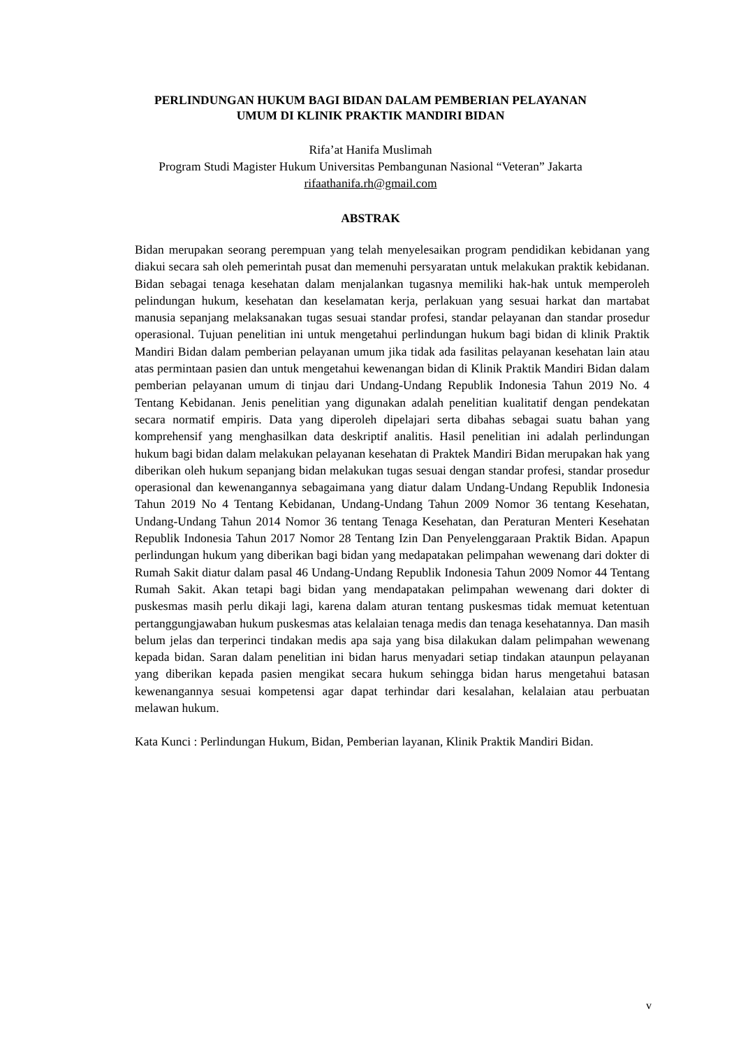PERLINDUNGAN HUKUM BAGI BIDAN DALAM PEMBERIAN PELAYANAN
UMUM DI KLINIK PRAKTIK MANDIRI BIDAN
Rifa’at Hanifa Muslimah
Program Studi Magister Hukum Universitas Pembangunan Nasional “Veteran” Jakarta
rifaathanifa.rh@gmail.com
ABSTRAK
Bidan merupakan seorang perempuan yang telah menyelesaikan program pendidikan kebidanan yang diakui secara sah oleh pemerintah pusat dan memenuhi persyaratan untuk melakukan praktik kebidanan. Bidan sebagai tenaga kesehatan dalam menjalankan tugasnya memiliki hak-hak untuk memperoleh pelindungan hukum, kesehatan dan keselamatan kerja, perlakuan yang sesuai harkat dan martabat manusia sepanjang melaksanakan tugas sesuai standar profesi, standar pelayanan dan standar prosedur operasional. Tujuan penelitian ini untuk mengetahui perlindungan hukum bagi bidan di klinik Praktik Mandiri Bidan dalam pemberian pelayanan umum jika tidak ada fasilitas pelayanan kesehatan lain atau atas permintaan pasien dan untuk mengetahui kewenangan bidan di Klinik Praktik Mandiri Bidan dalam pemberian pelayanan umum di tinjau dari Undang-Undang Republik Indonesia Tahun 2019 No. 4 Tentang Kebidanan. Jenis penelitian yang digunakan adalah penelitian kualitatif dengan pendekatan secara normatif empiris. Data yang diperoleh dipelajari serta dibahas sebagai suatu bahan yang komprehensif yang menghasilkan data deskriptif analitis. Hasil penelitian ini adalah perlindungan hukum bagi bidan dalam melakukan pelayanan kesehatan di Praktek Mandiri Bidan merupakan hak yang diberikan oleh hukum sepanjang bidan melakukan tugas sesuai dengan standar profesi, standar prosedur operasional dan kewenangannya sebagaimana yang diatur dalam Undang-Undang Republik Indonesia Tahun 2019 No 4 Tentang Kebidanan, Undang-Undang Tahun 2009 Nomor 36 tentang Kesehatan, Undang-Undang Tahun 2014 Nomor 36 tentang Tenaga Kesehatan, dan Peraturan Menteri Kesehatan Republik Indonesia Tahun 2017 Nomor 28 Tentang Izin Dan Penyelenggaraan Praktik Bidan. Apapun perlindungan hukum yang diberikan bagi bidan yang medapatakan pelimpahan wewenang dari dokter di Rumah Sakit diatur dalam pasal 46 Undang-Undang Republik Indonesia Tahun 2009 Nomor 44 Tentang Rumah Sakit. Akan tetapi bagi bidan yang mendapatakan pelimpahan wewenang dari dokter di puskesmas masih perlu dikaji lagi, karena dalam aturan tentang puskesmas tidak memuat ketentuan pertanggungjawaban hukum puskesmas atas kelalaian tenaga medis dan tenaga kesehatannya. Dan masih belum jelas dan terperinci tindakan medis apa saja yang bisa dilakukan dalam pelimpahan wewenang kepada bidan. Saran dalam penelitian ini bidan harus menyadari setiap tindakan ataunpun pelayanan yang diberikan kepada pasien mengikat secara hukum sehingga bidan harus mengetahui batasan kewenangannya sesuai kompetensi agar dapat terhindar dari kesalahan, kelalaian atau perbuatan melawan hukum.
Kata Kunci : Perlindungan Hukum, Bidan, Pemberian layanan, Klinik Praktik Mandiri Bidan.
v